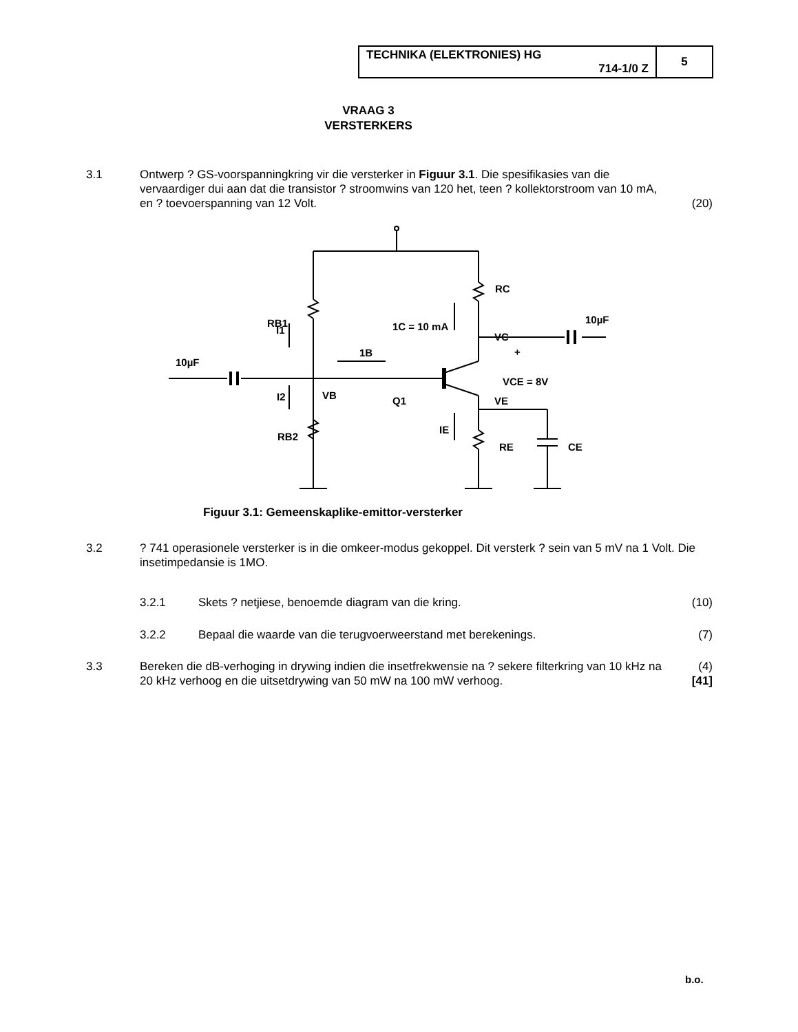| TECHNIKA (ELEKTRONIES) HG 714-1/0 Z | 5 |
VRAAG 3
VERSTERKERS
3.1 Ontwerp ? GS-voorspanningkring vir die versterker in Figuur 3.1. Die spesifikasies van die vervaardiger dui aan dat die transistor ? stroomwins van 120 het, teen ? kollektorstroom van 10 mA, en ? toevoerspanning van 12 Volt.
(20)
1C = 10 mA
RB1
RC
10µF
VC
+
10µF
1B
VCE = 8V
I1
I2
VB
Q1
VE
IE
RE
CE
RB2
Figuur 3.1: Gemeenskaplike-emittor-versterker
3.2 ? 741 operasionele versterker is in die omkeer-modus gekoppel. Dit versterk ? sein van 5 mV na 1 Volt. Die insetimpedansie is 1MO.
3.2.1 Skets ? netjiese, benoemde diagram van die kring.
(10)
3.2.2 Bepaal die waarde van die terugvoerweerstand met berekenings.
(7)
3.3 Bereken die dB-verhoging in drywing indien die insetfrekwensie na ? sekere filterkring van 10 kHz na 20 kHz verhoog en die uitsetdrywing van 50 mW na 100 mW verhoog.
(4)
[41]
b.o.